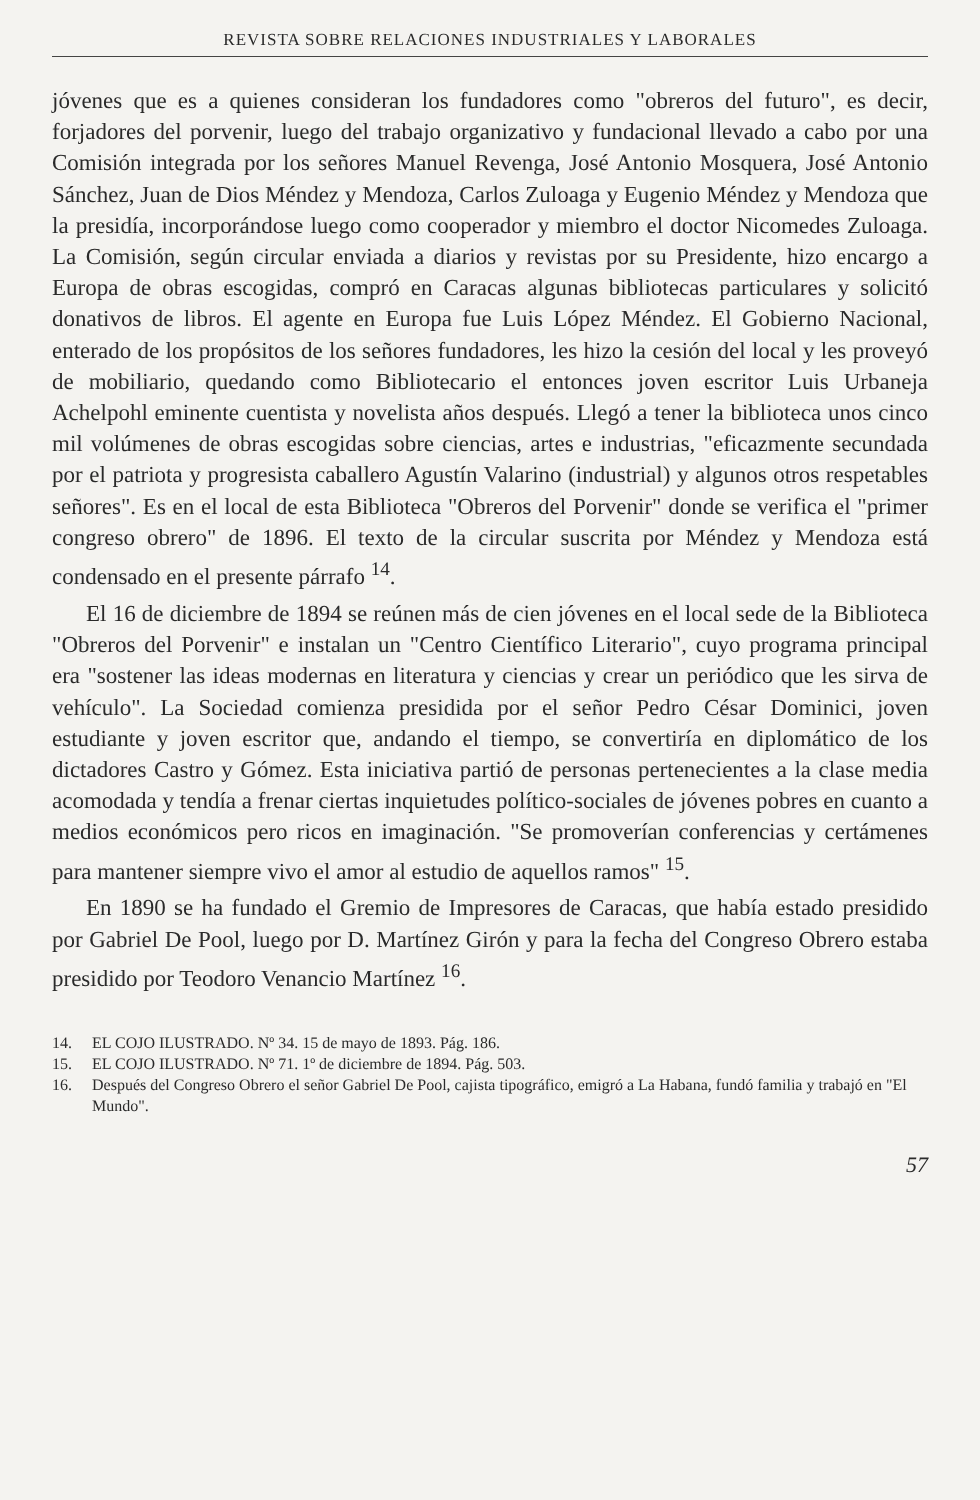REVISTA SOBRE RELACIONES INDUSTRIALES Y LABORALES
jóvenes que es a quienes consideran los fundadores como "obreros del futuro", es decir, forjadores del porvenir, luego del trabajo organizativo y fundacional llevado a cabo por una Comisión integrada por los señores Manuel Revenga, José Antonio Mosquera, José Antonio Sánchez, Juan de Dios Méndez y Mendoza, Carlos Zuloaga y Eugenio Méndez y Mendoza que la presidía, incorporándose luego como cooperador y miembro el doctor Nicomedes Zuloaga. La Comisión, según circular enviada a diarios y revistas por su Presidente, hizo encargo a Europa de obras escogidas, compró en Caracas algunas bibliotecas particulares y solicitó donativos de libros. El agente en Europa fue Luis López Méndez. El Gobierno Nacional, enterado de los propósitos de los señores fundadores, les hizo la cesión del local y les proveyó de mobiliario, quedando como Bibliotecario el entonces joven escritor Luis Urbaneja Achelpohl eminente cuentista y novelista años después. Llegó a tener la biblioteca unos cinco mil volúmenes de obras escogidas sobre ciencias, artes e industrias, "eficazmente secundada por el patriota y progresista caballero Agustín Valarino (industrial) y algunos otros respetables señores". Es en el local de esta Biblioteca "Obreros del Porvenir" donde se verifica el "primer congreso obrero" de 1896. El texto de la circular suscrita por Méndez y Mendoza está condensado en el presente párrafo <sup>14</sup>.
El 16 de diciembre de 1894 se reúnen más de cien jóvenes en el local sede de la Biblioteca "Obreros del Porvenir" e instalan un "Centro Científico Literario", cuyo programa principal era "sostener las ideas modernas en literatura y ciencias y crear un periódico que les sirva de vehículo". La Sociedad comienza presidida por el señor Pedro César Dominici, joven estudiante y joven escritor que, andando el tiempo, se convertiría en diplomático de los dictadores Castro y Gómez. Esta iniciativa partió de personas pertenecientes a la clase media acomodada y tendía a frenar ciertas inquietudes político-sociales de jóvenes pobres en cuanto a medios económicos pero ricos en imaginación. "Se promoverían conferencias y certámenes para mantener siempre vivo el amor al estudio de aquellos ramos" <sup>15</sup>.
En 1890 se ha fundado el Gremio de Impresores de Caracas, que había estado presidido por Gabriel De Pool, luego por D. Martínez Girón y para la fecha del Congreso Obrero estaba presidido por Teodoro Venancio Martínez <sup>16</sup>.
14. EL COJO ILUSTRADO. Nº 34. 15 de mayo de 1893. Pág. 186.
15. EL COJO ILUSTRADO. Nº 71. 1º de diciembre de 1894. Pág. 503.
16. Después del Congreso Obrero el señor Gabriel De Pool, cajista tipográfico, emigró a La Habana, fundó familia y trabajó en "El Mundo".
57